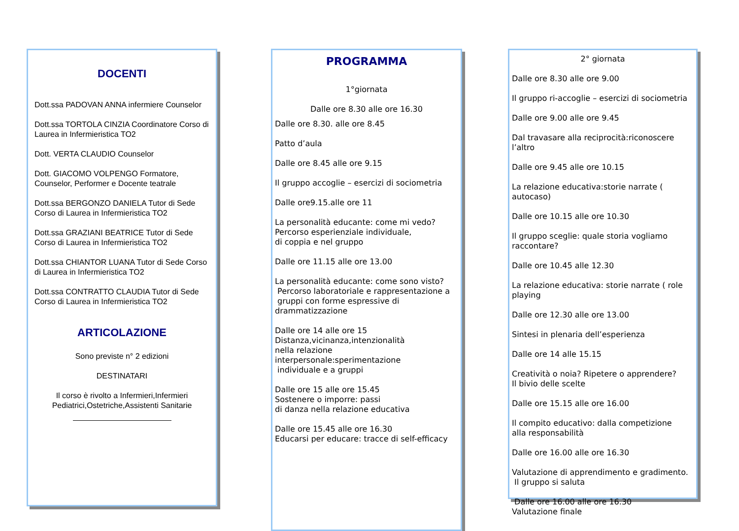DOCENTI
Dott.ssa PADOVAN ANNA infermiere Counselor
Dott.ssa TORTOLA CINZIA Coordinatore Corso di Laurea in Infermieristica TO2
Dott. VERTA CLAUDIO Counselor
Dott. GIACOMO VOLPENGO Formatore, Counselor, Performer e Docente teatrale
Dott.ssa BERGONZO DANIELA Tutor di Sede Corso di Laurea in Infermieristica TO2
Dott.ssa GRAZIANI BEATRICE Tutor di Sede Corso di Laurea in Infermieristica TO2
Dott.ssa CHIANTOR LUANA Tutor di Sede Corso di Laurea in Infermieristica TO2
Dott.ssa CONTRATTO CLAUDIA Tutor di Sede Corso di Laurea in Infermieristica TO2
ARTICOLAZIONE
Sono previste n° 2 edizioni
DESTINATARI
Il corso è rivolto a Infermieri,Infermieri Pediatrici,Ostetriche,Assistenti Sanitarie
PROGRAMMA
1°giornata
Dalle ore 8.30 alle ore 16.30
Dalle ore 8.30. alle ore 8.45
Patto d’aula
Dalle ore 8.45 alle ore 9.15
Il gruppo accoglie – esercizi di sociometria
Dalle ore9.15.alle ore 11
La personalità educante: come mi vedo?
Percorso esperienziale individuale,
di coppia e nel gruppo
Dalle ore 11.15 alle ore 13.00
La personalità educante: come sono visto?
Percorso laboratoriale e rappresentazione a
gruppi con forme espressive di drammatizzazione
Dalle ore 14 alle ore 15
Distanza,vicinanza,intenzionalità
nella relazione interpersonale:sperimentazione
individuale e a gruppi
Dalle ore 15 alle ore 15.45
Sostenere o imporre: passi
di danza nella relazione educativa
Dalle ore 15.45 alle ore 16.30
Educarsi per educare: tracce di self-efficacy
2° giornata
Dalle ore 8.30 alle ore 9.00
Il gruppo ri-accoglie – esercizi di sociometria
Dalle ore 9.00 alle ore 9.45
Dal travasare alla reciprocità:riconoscere l’altro
Dalle ore 9.45 alle ore 10.15
La relazione educativa:storie narrate ( autocaso)
Dalle ore 10.15 alle ore 10.30
Il gruppo sceglie: quale storia vogliamo raccontare?
Dalle ore 10.45 alle 12.30
La relazione educativa: storie narrate ( role playing
Dalle ore 12.30 alle ore 13.00
Sintesi in plenaria dell’esperienza
Dalle ore 14 alle 15.15
Creatività o noia? Ripetere o apprendere?
Il bivio delle scelte
Dalle ore 15.15 alle ore 16.00
Il compito educativo: dalla competizione
alla responsabilità
Dalle ore 16.00 alle ore 16.30
Valutazione di apprendimento e gradimento.
Il gruppo si saluta
Dalle ore 16.00 alle ore 16.30
Valutazione finale